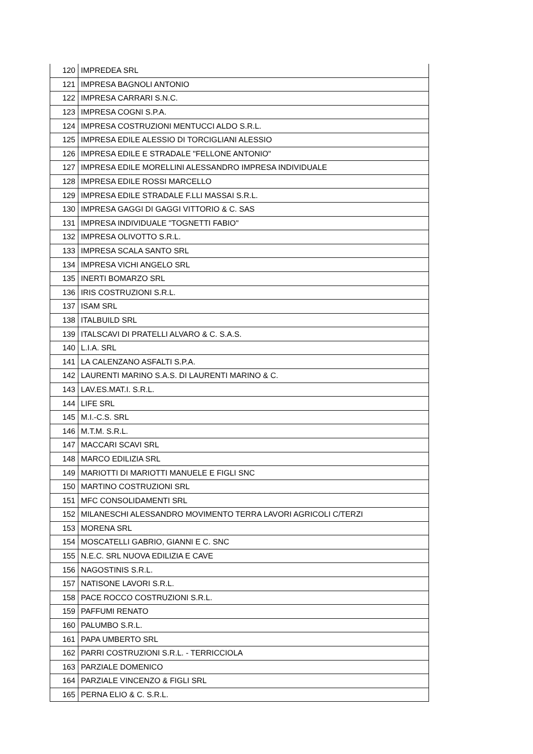| 120 | IMPREDEA SRL |
| 121 | IMPRESA BAGNOLI ANTONIO |
| 122 | IMPRESA CARRARI S.N.C. |
| 123 | IMPRESA COGNI S.P.A. |
| 124 | IMPRESA COSTRUZIONI MENTUCCI ALDO S.R.L. |
| 125 | IMPRESA EDILE ALESSIO DI TORCIGLIANI ALESSIO |
| 126 | IMPRESA EDILE E STRADALE "FELLONE ANTONIO" |
| 127 | IMPRESA EDILE MORELLINI ALESSANDRO IMPRESA INDIVIDUALE |
| 128 | IMPRESA EDILE ROSSI MARCELLO |
| 129 | IMPRESA EDILE STRADALE F.LLI MASSAI S.R.L. |
| 130 | IMPRESA GAGGI DI GAGGI VITTORIO & C. SAS |
| 131 | IMPRESA INDIVIDUALE "TOGNETTI FABIO" |
| 132 | IMPRESA OLIVOTTO S.R.L. |
| 133 | IMPRESA SCALA SANTO SRL |
| 134 | IMPRESA VICHI ANGELO SRL |
| 135 | INERTI BOMARZO SRL |
| 136 | IRIS COSTRUZIONI S.R.L. |
| 137 | ISAM SRL |
| 138 | ITALBUILD SRL |
| 139 | ITALSCAVI DI PRATELLI ALVARO & C. S.A.S. |
| 140 | L.I.A. SRL |
| 141 | LA CALENZANO ASFALTI S.P.A. |
| 142 | LAURENTI MARINO S.A.S. DI LAURENTI MARINO & C. |
| 143 | LAV.ES.MAT.I. S.R.L. |
| 144 | LIFE SRL |
| 145 | M.I.-C.S. SRL |
| 146 | M.T.M. S.R.L. |
| 147 | MACCARI SCAVI SRL |
| 148 | MARCO EDILIZIA SRL |
| 149 | MARIOTTI DI MARIOTTI MANUELE E FIGLI SNC |
| 150 | MARTINO COSTRUZIONI SRL |
| 151 | MFC CONSOLIDAMENTI SRL |
| 152 | MILANESCHI ALESSANDRO MOVIMENTO TERRA LAVORI AGRICOLI C/TERZI |
| 153 | MORENA SRL |
| 154 | MOSCATELLI GABRIO, GIANNI E C. SNC |
| 155 | N.E.C. SRL NUOVA EDILIZIA E CAVE |
| 156 | NAGOSTINIS S.R.L. |
| 157 | NATISONE LAVORI S.R.L. |
| 158 | PACE ROCCO COSTRUZIONI S.R.L. |
| 159 | PAFFUMI RENATO |
| 160 | PALUMBO S.R.L. |
| 161 | PAPA UMBERTO SRL |
| 162 | PARRI COSTRUZIONI S.R.L. - TERRICCIOLA |
| 163 | PARZIALE DOMENICO |
| 164 | PARZIALE VINCENZO & FIGLI SRL |
| 165 | PERNA ELIO & C. S.R.L. |